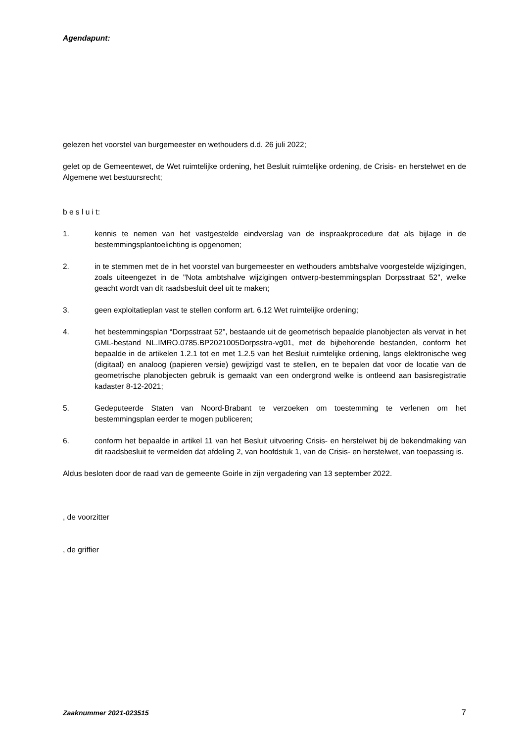Agendapunt:
gelezen het voorstel van burgemeester en wethouders d.d. 26 juli 2022;
gelet op de Gemeentewet, de Wet ruimtelijke ordening, het Besluit ruimtelijke ordening, de Crisis- en herstelwet en de Algemene wet bestuursrecht;
b e s l u i t:
1. kennis te nemen van het vastgestelde eindverslag van de inspraakprocedure dat als bijlage in de bestemmingsplantoelichting is opgenomen;
2. in te stemmen met de in het voorstel van burgemeester en wethouders ambtshalve voorgestelde wijzigingen, zoals uiteengezet in de "Nota ambtshalve wijzigingen ontwerp-bestemmingsplan Dorpsstraat 52", welke geacht wordt van dit raadsbesluit deel uit te maken;
3. geen exploitatieplan vast te stellen conform art. 6.12 Wet ruimtelijke ordening;
4. het bestemmingsplan “Dorpsstraat 52”, bestaande uit de geometrisch bepaalde planobjecten als vervat in het GML-bestand NL.IMRO.0785.BP2021005Dorpsstra-vg01, met de bijbehorende bestanden, conform het bepaalde in de artikelen 1.2.1 tot en met 1.2.5 van het Besluit ruimtelijke ordening, langs elektronische weg (digitaal) en analoog (papieren versie) gewijzigd vast te stellen, en te bepalen dat voor de locatie van de geometrische planobjecten gebruik is gemaakt van een ondergrond welke is ontleend aan basisregistratie kadaster 8-12-2021;
5. Gedeputeerde Staten van Noord-Brabant te verzoeken om toestemming te verlenen om het bestemmingsplan eerder te mogen publiceren;
6. conform het bepaalde in artikel 11 van het Besluit uitvoering Crisis- en herstelwet bij de bekendmaking van dit raadsbesluit te vermelden dat afdeling 2, van hoofdstuk 1, van de Crisis- en herstelwet, van toepassing is.
Aldus besloten door de raad van de gemeente Goirle in zijn vergadering van 13 september 2022.
, de voorzitter
, de griffier
Zaaknummer 2021-023515 7